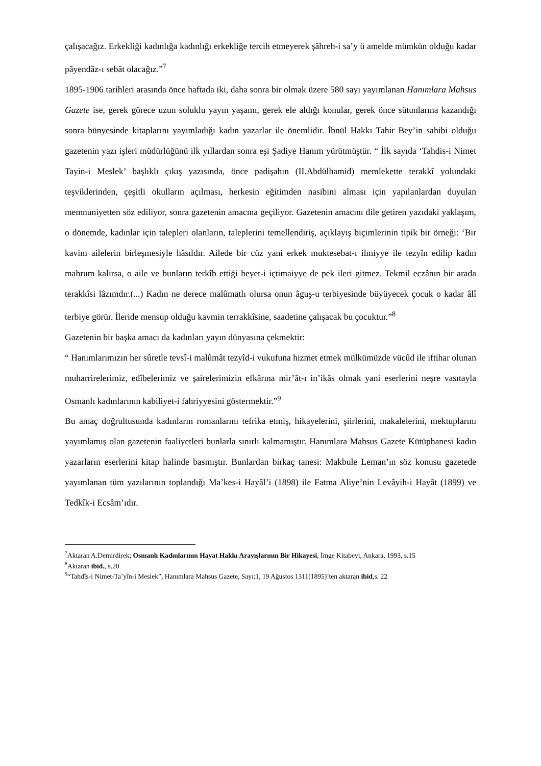çalışacağız. Erkekliği kadınlığa kadınlığı erkekliğe tercih etmeyerek şâhreh-i sa’y ü amelde mümkün olduğu kadar pâyendâz-ı sebât olacağız.”<sup>7</sup>
1895-1906 tarihleri arasında önce haftada iki, daha sonra bir olmak üzere 580 sayı yayımlanan Hanımlara Mahsus Gazete ise, gerek görece uzun soluklu yayın yaşamı, gerek ele aldığı konular, gerek önce sütunlarına kazandığı sonra bünyesinde kitaplarını yayımladığı kadın yazarlar ile önemlidir. İbnül Hakkı Tahir Bey’in sahibi olduğu gazetenin yazı işleri müdürlüğünü ilk yıllardan sonra eşi Şadiye Hanım yürütmüştür. “ İlk sayıda ‘Tahdis-i Nimet Tayin-i Meslek’ başlıklı çıkış yazısında, önce padişahın (II.Abdülhamid) memlekette terakkî yolundaki teşviklerinden, çeşitli okulların açılması, herkesin eğitimden nasibini alması için yapılanlardan duyulan memnuniyetten söz ediliyor, sonra gazetenin amacına geçiliyor. Gazetenin amacını dile getiren yazıdaki yaklaşım, o dönemde, kadınlar için talepleri olanların, taleplerini temellendiriş, açıklayış biçimlerinin tipik bir örneği: ‘Bir kavim ailelerin birleşmesiyle hâsıldır. Ailede bir cüz yani erkek muktesebat-ı ilmiyye ile tezyîn edilip kadın mahrum kalırsa, o aile ve bunların terkîb ettiği heyet-i içtimaiyye de pek ileri gitmez. Tekmil eczânın bir arada terakkîsi lâzımdır.(...) Kadın ne derece malûmatlı olursa onun âguş-u terbiyesinde büyüyecek çocuk o kadar âlî terbiye görür. İleride mensup olduğu kavmin terrakkîsine, saadetine çalışacak bu çocuktur.”<sup>8</sup>
Gazetenin bir başka amacı da kadınları yayın dünyasına çekmektir:
“ Hanımlarımızın her sûretle tevsî-i malûmât tezyîd-i vukufuna hizmet etmek mülkümüzde vücûd ile iftihar olunan muharrirelerimiz, edîbelerimiz ve şairelerimizin efkârına mir’ât-ı in’ikâs olmak yani eserlerini neşre vasıtayla Osmanlı kadınlarının kabiliyet-i fahriyyesini göstermektir.”<sup>9</sup>
Bu amaç doğrultusunda kadınların romanlarını tefrika etmiş, hikayelerini, şiirlerini, makalelerini, mektuplarını yayımlamış olan gazetenin faaliyetleri bunlarla sınırlı kalmamıştır. Hanımlara Mahsus Gazete Kütüphanesi kadın yazarların eserlerini kitap halinde basmıştır. Bunlardan birkaç tanesi: Makbule Leman’ın söz konusu gazetede yayımlanan tüm yazılarının toplandığı Ma’kes-i Hayâl’i (1898) ile Fatma Aliye’nin Levâyih-i Hayât (1899) ve Tedkîk-i Ecsâm’ıdır.
<sup>7</sup> Aktaran A.Demirdirek; Osmanlı Kadınlarının Hayat Hakkı Arayışlarının Bir Hikayesi, İmge Kitabevi, Ankara, 1993, s.15
<sup>8</sup> Aktaran ibid., s.20
<sup>9</sup> “Tahdîs-i Nimet-Ta’yîn-i Meslek”, Hanımlara Mahsus Gazete, Sayı:1, 19 Ağustos 1311(1895)’ten aktaran ibid,s. 22